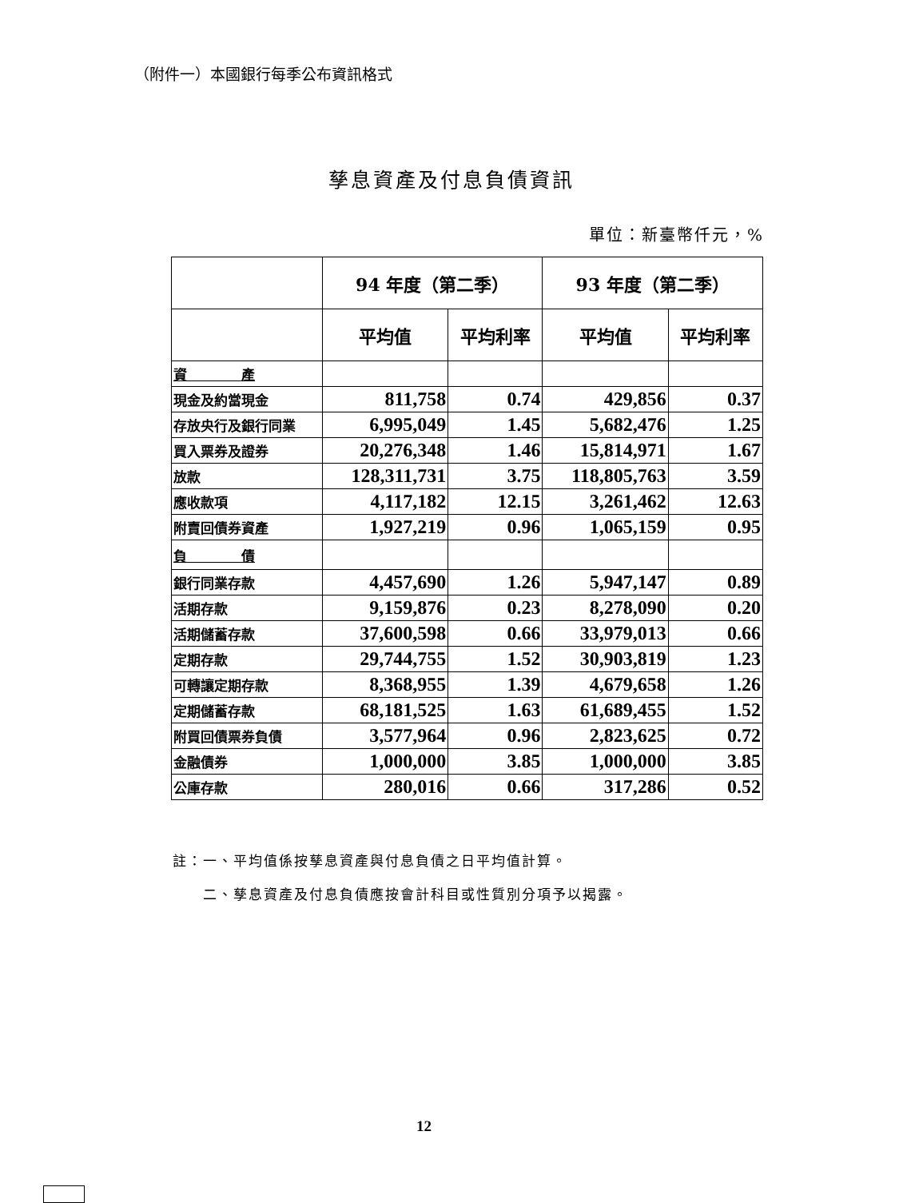（附件一）本國銀行每季公布資訊格式
孳息資產及付息負債資訊
單位：新臺幣仟元，%
| | 94 年度（第二季） | | 93 年度（第二季） | |
| --- | --- | --- | --- | --- |
| | 平均值 | 平均利率 | 平均值 | 平均利率 |
| 資 產 | | | | |
| 現金及約當現金 | 811,758 | 0.74 | 429,856 | 0.37 |
| 存放央行及銀行同業 | 6,995,049 | 1.45 | 5,682,476 | 1.25 |
| 買入票券及證券 | 20,276,348 | 1.46 | 15,814,971 | 1.67 |
| 放款 | 128,311,731 | 3.75 | 118,805,763 | 3.59 |
| 應收款項 | 4,117,182 | 12.15 | 3,261,462 | 12.63 |
| 附賣回債券資產 | 1,927,219 | 0.96 | 1,065,159 | 0.95 |
| 負 債 | | | | |
| 銀行同業存款 | 4,457,690 | 1.26 | 5,947,147 | 0.89 |
| 活期存款 | 9,159,876 | 0.23 | 8,278,090 | 0.20 |
| 活期儲蓄存款 | 37,600,598 | 0.66 | 33,979,013 | 0.66 |
| 定期存款 | 29,744,755 | 1.52 | 30,903,819 | 1.23 |
| 可轉讓定期存款 | 8,368,955 | 1.39 | 4,679,658 | 1.26 |
| 定期儲蓄存款 | 68,181,525 | 1.63 | 61,689,455 | 1.52 |
| 附買回債票券負債 | 3,577,964 | 0.96 | 2,823,625 | 0.72 |
| 金融債券 | 1,000,000 | 3.85 | 1,000,000 | 3.85 |
| 公庫存款 | 280,016 | 0.66 | 317,286 | 0.52 |
註：一、平均值係按孳息資產與付息負債之日平均值計算。
　　二、孳息資產及付息負債應按會計科目或性質別分項予以揭露。
12